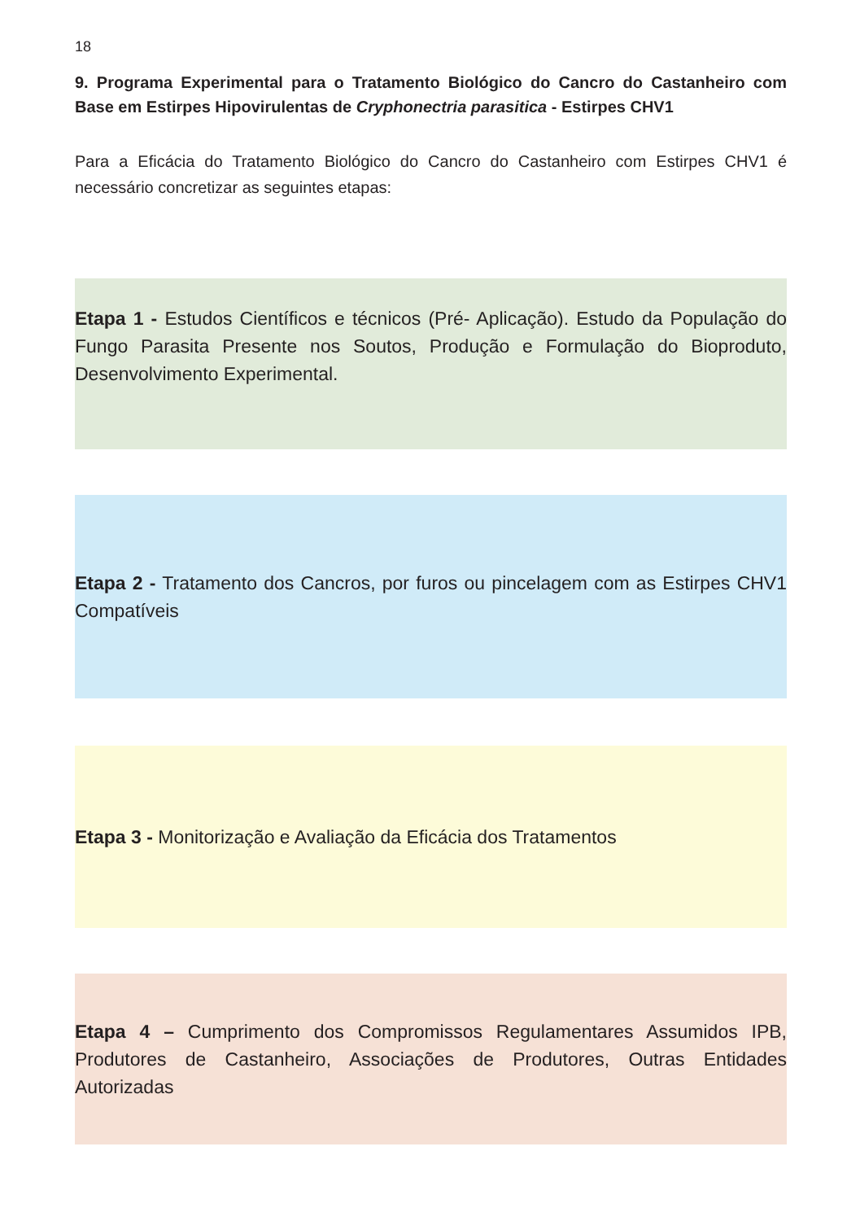18
9. Programa Experimental para o Tratamento Biológico do Cancro do Castanheiro com Base em Estirpes Hipovirulentas de Cryphonectria parasitica - Estirpes CHV1
Para a Eficácia do Tratamento Biológico do Cancro do Castanheiro com Estirpes CHV1 é necessário concretizar as seguintes etapas:
Etapa 1 - Estudos Científicos e técnicos (Pré- Aplicação). Estudo da População do Fungo Parasita Presente nos Soutos, Produção e Formulação do Bioproduto, Desenvolvimento Experimental.
Etapa 2 - Tratamento dos Cancros, por furos ou pincelagem com as Estirpes CHV1 Compatíveis
Etapa 3 - Monitorização e Avaliação da Eficácia dos Tratamentos
Etapa 4 – Cumprimento dos Compromissos Regulamentares Assumidos IPB, Produtores de Castanheiro, Associações de Produtores, Outras Entidades Autorizadas